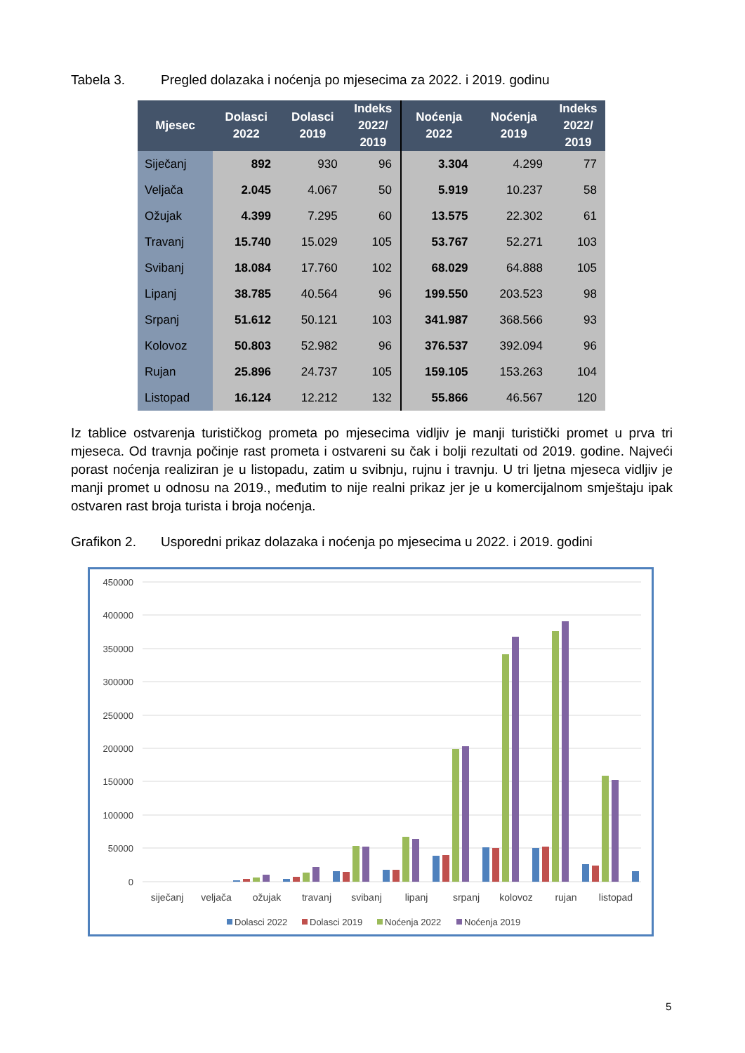Tabela 3. Pregled dolazaka i noćenja po mjesecima za 2022. i 2019. godinu
| Mjesec | Dolasci 2022 | Dolasci 2019 | Indeks 2022/ 2019 | Noćenja 2022 | Noćenja 2019 | Indeks 2022/ 2019 |
| --- | --- | --- | --- | --- | --- | --- |
| Siječanj | 892 | 930 | 96 | 3.304 | 4.299 | 77 |
| Veljača | 2.045 | 4.067 | 50 | 5.919 | 10.237 | 58 |
| Ožujak | 4.399 | 7.295 | 60 | 13.575 | 22.302 | 61 |
| Travanj | 15.740 | 15.029 | 105 | 53.767 | 52.271 | 103 |
| Svibanj | 18.084 | 17.760 | 102 | 68.029 | 64.888 | 105 |
| Lipanj | 38.785 | 40.564 | 96 | 199.550 | 203.523 | 98 |
| Srpanj | 51.612 | 50.121 | 103 | 341.987 | 368.566 | 93 |
| Kolovoz | 50.803 | 52.982 | 96 | 376.537 | 392.094 | 96 |
| Rujan | 25.896 | 24.737 | 105 | 159.105 | 153.263 | 104 |
| Listopad | 16.124 | 12.212 | 132 | 55.866 | 46.567 | 120 |
Iz tablice ostvarenja turističkog prometa po mjesecima vidljiv je manji turistički promet u prva tri mjeseca. Od travnja počinje rast prometa i ostvareni su čak i bolji rezultati od 2019. godine. Najveći porast noćenja realiziran je u listopadu, zatim u svibnju, rujnu i travnju. U tri ljetna mjeseca vidljiv je manji promet u odnosu na 2019., međutim to nije realni prikaz jer je u komercijalnom smještaju ipak ostvaren rast broja turista i broja noćenja.
Grafikon 2. Usporedni prikaz dolazaka i noćenja po mjesecima u 2022. i 2019. godini
450000
400000
350000
300000
250000
200000
150000
100000
50000
0
siječanj
veljača
ožujak
travanj
svibanj
lipanj
srpanj
kolovoz
rujan
listopad
Dolasci 2022
Dolasci 2019
Noćenja 2022
Noćenja 2019
5